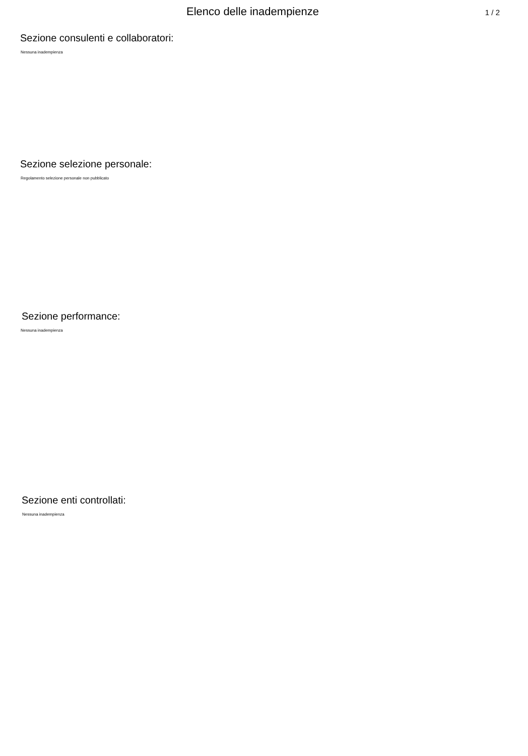Elenco delle inadempienze
1 / 2
Sezione consulenti e collaboratori:
Nessuna inadempienza
Sezione selezione personale:
Regolamento selezione personale non pubblicato
Sezione performance:
Nessuna inadempienza
Sezione enti controllati:
Nessuna inadempienza